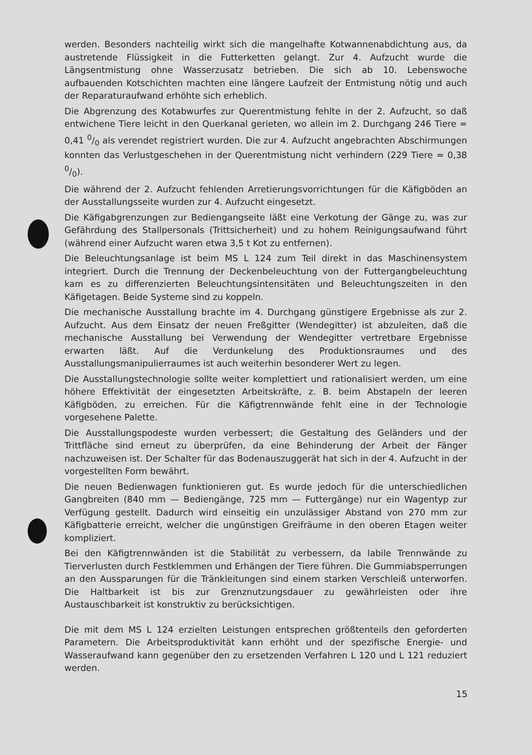werden. Besonders nachteilig wirkt sich die mangelhafte Kotwannenabdichtung aus, da austretende Flüssigkeit in die Futterketten gelangt. Zur 4. Aufzucht wurde die Längsentmistung ohne Wasserzusatz betrieben. Die sich ab 10. Lebenswoche aufbauenden Kotschichten machten eine längere Laufzeit der Entmistung nötig und auch der Reparaturaufwand erhöhte sich erheblich.
Die Abgrenzung des Kotabwurfes zur Querentmistung fehlte in der 2. Aufzucht, so daß entwichene Tiere leicht in den Querkanal gerieten, wo allein im 2. Durchgang 246 Tiere = 0,41 0/0 als verendet registriert wurden. Die zur 4. Aufzucht angebrachten Abschirmungen konnten das Verlustgeschehen in der Querentmistung nicht verhindern (229 Tiere = 0,38 0/0).
Die während der 2. Aufzucht fehlenden Arretierungsvorrichtungen für die Käfigböden an der Ausstallungsseite wurden zur 4. Aufzucht eingesetzt.
Die Käfigabgrenzungen zur Bediengangseite läßt eine Verkotung der Gänge zu, was zur Gefährdung des Stallpersonals (Trittsicherheit) und zu hohem Reinigungsaufwand führt (während einer Aufzucht waren etwa 3,5 t Kot zu entfernen).
Die Beleuchtungsanlage ist beim MS L 124 zum Teil direkt in das Maschinensystem integriert. Durch die Trennung der Deckenbeleuchtung von der Futtergangbeleuchtung kam es zu differenzierten Beleuchtungsintensitäten und Beleuchtungszeiten in den Käfigetagen. Beide Systeme sind zu koppeln.
Die mechanische Ausstallung brachte im 4. Durchgang günstigere Ergebnisse als zur 2. Aufzucht. Aus dem Einsatz der neuen Freßgitter (Wendegitter) ist abzuleiten, daß die mechanische Ausstallung bei Verwendung der Wendegitter vertretbare Ergebnisse erwarten läßt. Auf die Verdunkelung des Produktionsraumes und des Ausstallungsmanipulierraumes ist auch weiterhin besonderer Wert zu legen.
Die Ausstallungstechnologie sollte weiter komplettiert und rationalisiert werden, um eine höhere Effektivität der eingesetzten Arbeitskräfte, z. B. beim Abstapeln der leeren Käfigböden, zu erreichen. Für die Käfigtrennwände fehlt eine in der Technologie vorgesehene Palette.
Die Ausstallungspodeste wurden verbessert; die Gestaltung des Geländers und der Trittfläche sind erneut zu überprüfen, da eine Behinderung der Arbeit der Fänger nachzuweisen ist. Der Schalter für das Bodenauszuggerät hat sich in der 4. Aufzucht in der vorgestellten Form bewährt.
Die neuen Bedienwagen funktionieren gut. Es wurde jedoch für die unterschiedlichen Gangbreiten (840 mm — Bediengänge, 725 mm — Futtergänge) nur ein Wagentyp zur Verfügung gestellt. Dadurch wird einseitig ein unzulässiger Abstand von 270 mm zur Käfigbatterie erreicht, welcher die ungünstigen Greifräume in den oberen Etagen weiter kompliziert.
Bei den Käfigtrennwänden ist die Stabilität zu verbessern, da labile Trennwände zu Tierverlusten durch Festklemmen und Erhängen der Tiere führen. Die Gummiabsperrungen an den Aussparungen für die Tränkleitungen sind einem starken Verschleiß unterworfen. Die Haltbarkeit ist bis zur Grenznutzungsdauer zu gewährleisten oder ihre Austauschbarkeit ist konstruktiv zu berücksichtigen.
Die mit dem MS L 124 erzielten Leistungen entsprechen größtenteils den geforderten Parametern. Die Arbeitsproduktivität kann erhöht und der spezifische Energie- und Wasseraufwand kann gegenüber den zu ersetzenden Verfahren L 120 und L 121 reduziert werden.
15